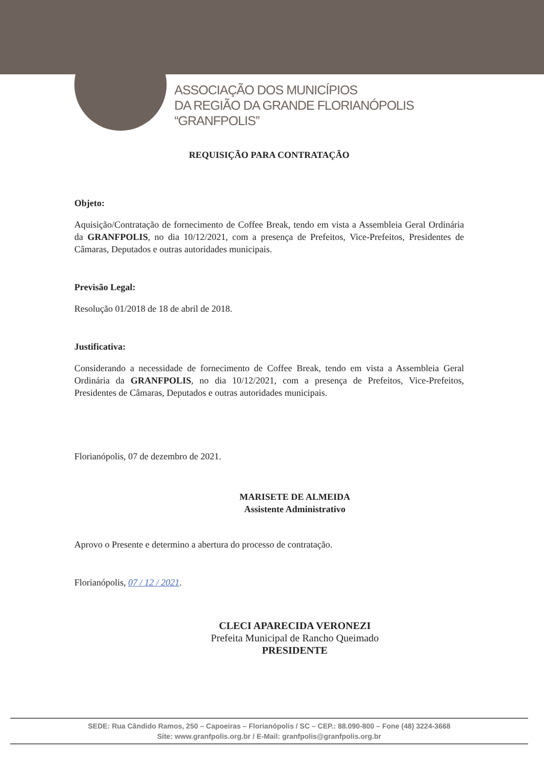ASSOCIAÇÃO DOS MUNICÍPIOS
DA REGIÃO DA GRANDE FLORIANÓPOLIS
“GRANFPOLIS”
REQUISIÇÃO PARA CONTRATAÇÃO
Objeto:
Aquisição/Contratação de fornecimento de Coffee Break, tendo em vista a Assembleia Geral Ordinária da GRANFPOLIS, no dia 10/12/2021, com a presença de Prefeitos, Vice-Prefeitos, Presidentes de Câmaras, Deputados e outras autoridades municipais.
Previsão Legal:
Resolução 01/2018 de 18 de abril de 2018.
Justificativa:
Considerando a necessidade de fornecimento de Coffee Break, tendo em vista a Assembleia Geral Ordinária da GRANFPOLIS, no dia 10/12/2021, com a presença de Prefeitos, Vice-Prefeitos, Presidentes de Câmaras, Deputados e outras autoridades municipais.
Florianópolis, 07 de dezembro de 2021.
MARISETE DE ALMEIDA
Assistente Administrativo
Aprovo o Presente e determino a abertura do processo de contratação.
Florianópolis, 07 / 12 / 2021.
CLECI APARECIDA VERONEZI
Prefeita Municipal de Rancho Queimado
PRESIDENTE
SEDE: Rua Cândido Ramos, 250 – Capoeiras – Florianópolis / SC – CEP.: 88.090-800 – Fone (48) 3224-3668
Site: www.granfpolis.org.br / E-Mail: granfpolis@granfpolis.org.br